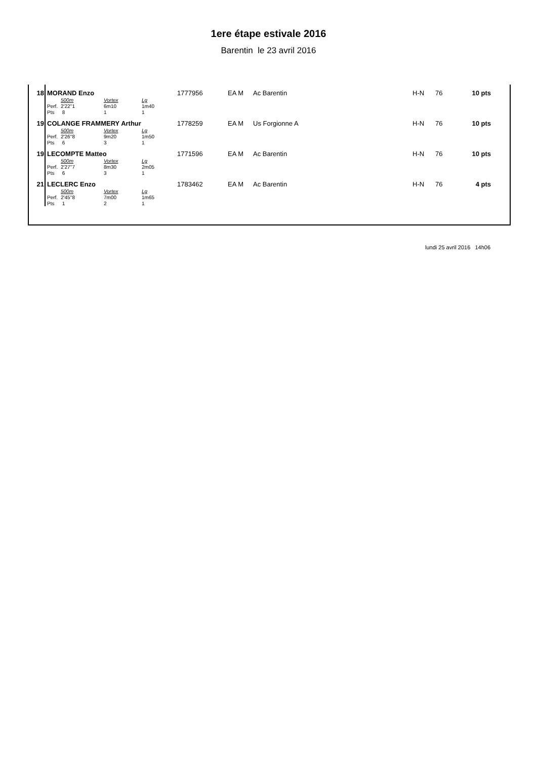1ere étape estivale 2016
Barentin le 23 avril 2016
| 18 | MORAND Enzo | | | | 1777956 | EA M | Ac Barentin | H-N | 76 | 10 pts | |
| | | 500m | Vortex | Lg | | | | | | | |
| | Perf. | 2'22''1 | 6m10 | 1m40 | | | | | | | |
| | Pts | 8 | 1 | 1 | | | | | | | |
| 19 | COLANGE FRAMMERY Arthur | | | | 1778259 | EA M | Us Forgionne A | H-N | 76 | 10 pts | |
| | | 500m | Vortex | Lg | | | | | | | |
| | Perf. | 2'26''8 | 9m20 | 1m50 | | | | | | | |
| | Pts | 6 | 3 | 1 | | | | | | | |
| 19 | LECOMPTE Matteo | | | | 1771596 | EA M | Ac Barentin | H-N | 76 | 10 pts | |
| | | 500m | Vortex | Lg | | | | | | | |
| | Perf. | 2'27''7 | 8m30 | 2m05 | | | | | | | |
| | Pts | 6 | 3 | 1 | | | | | | | |
| 21 | LECLERC Enzo | | | | 1783462 | EA M | Ac Barentin | H-N | 76 | 4 pts | |
| | | 500m | Vortex | Lg | | | | | | | |
| | Perf. | 2'45''8 | 7m00 | 1m65 | | | | | | | |
| | Pts | 1 | 2 | 1 | | | | | | | |
lundi 25 avril 2016 14h06